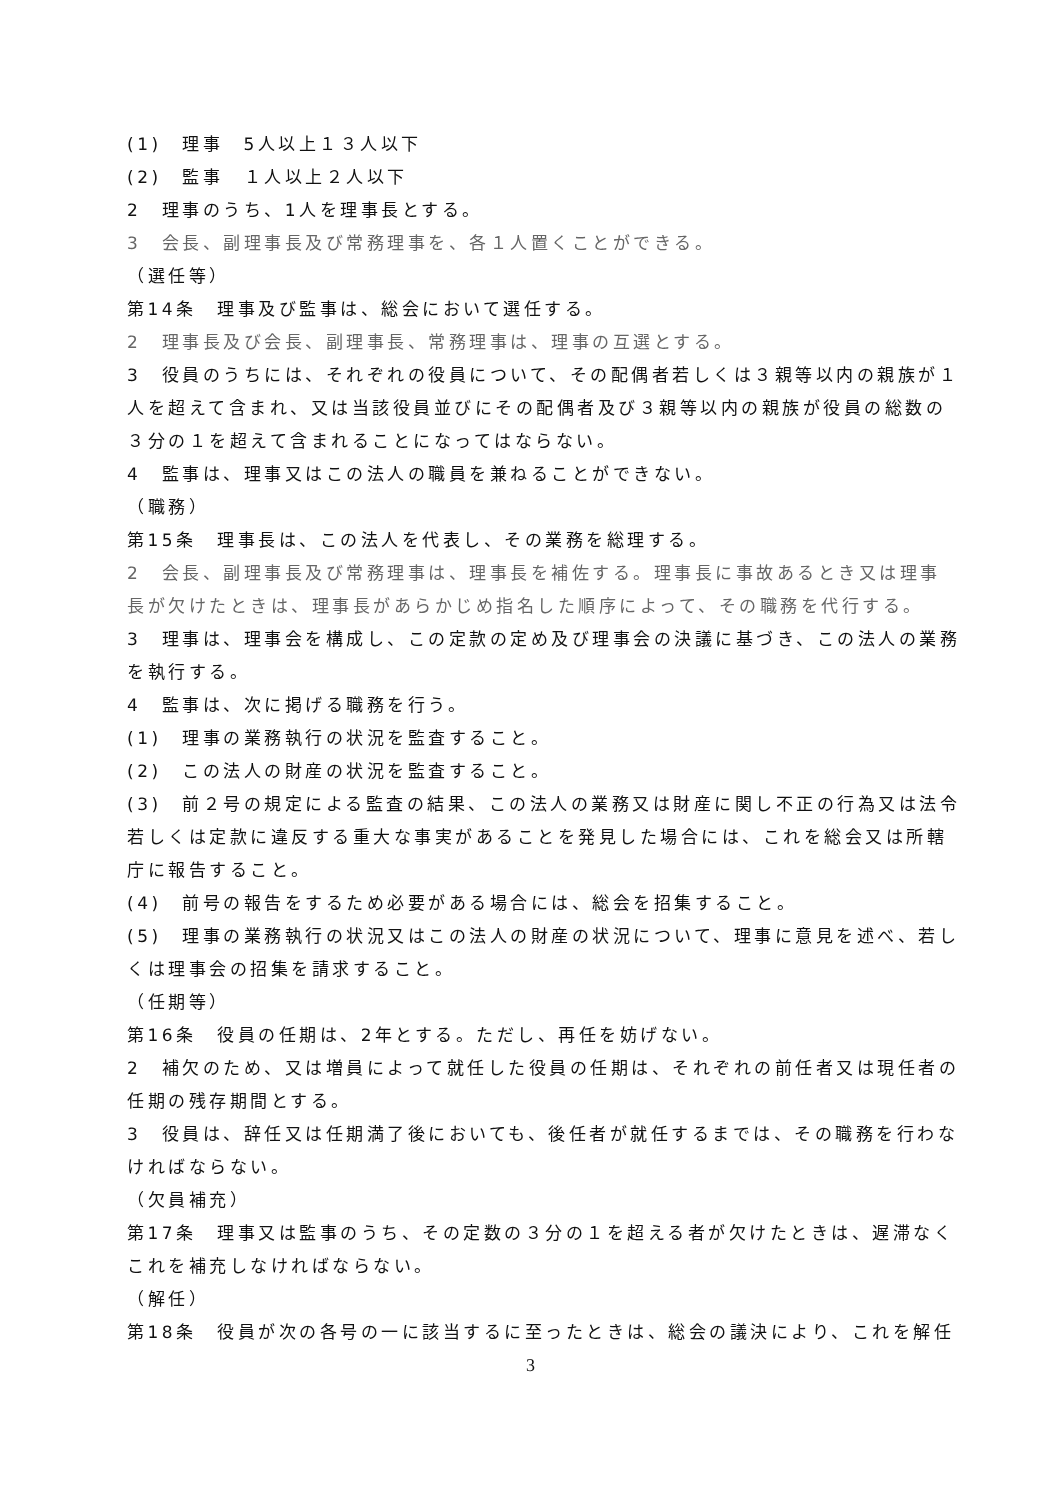(1)　理事　5人以上１３人以下
(2)　監事　１人以上２人以下
2　理事のうち、1人を理事長とする。
3　会長、副理事長及び常務理事を、各１人置くことができる。
（選任等）
第14条　理事及び監事は、総会において選任する。
2　理事長及び会長、副理事長、常務理事は、理事の互選とする。
3　役員のうちには、それぞれの役員について、その配偶者若しくは３親等以内の親族が１人を超えて含まれ、又は当該役員並びにその配偶者及び３親等以内の親族が役員の総数の３分の１を超えて含まれることになってはならない。
4　監事は、理事又はこの法人の職員を兼ねることができない。
（職務）
第15条　理事長は、この法人を代表し、その業務を総理する。
2　会長、副理事長及び常務理事は、理事長を補佐する。理事長に事故あるとき又は理事長が欠けたときは、理事長があらかじめ指名した順序によって、その職務を代行する。
3　理事は、理事会を構成し、この定款の定め及び理事会の決議に基づき、この法人の業務を執行する。
4　監事は、次に掲げる職務を行う。
(1)　理事の業務執行の状況を監査すること。
(2)　この法人の財産の状況を監査すること。
(3)　前２号の規定による監査の結果、この法人の業務又は財産に関し不正の行為又は法令若しくは定款に違反する重大な事実があることを発見した場合には、これを総会又は所轄庁に報告すること。
(4)　前号の報告をするため必要がある場合には、総会を招集すること。
(5)　理事の業務執行の状況又はこの法人の財産の状況について、理事に意見を述べ、若しくは理事会の招集を請求すること。
（任期等）
第16条　役員の任期は、2年とする。ただし、再任を妨げない。
2　補欠のため、又は増員によって就任した役員の任期は、それぞれの前任者又は現任者の任期の残存期間とする。
3　役員は、辞任又は任期満了後においても、後任者が就任するまでは、その職務を行わなければならない。
（欠員補充）
第17条　理事又は監事のうち、その定数の３分の１を超える者が欠けたときは、遅滞なくこれを補充しなければならない。
（解任）
第18条　役員が次の各号の一に該当するに至ったときは、総会の議決により、これを解任
3